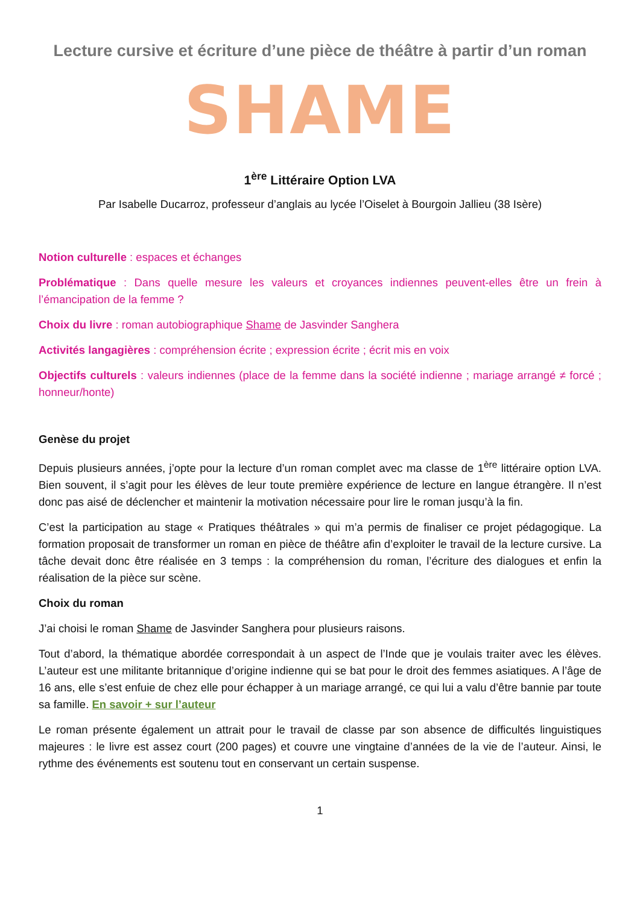Lecture cursive et écriture d’une pièce de théâtre à partir d’un roman
SHAME
1<sup>ère</sup> Littéraire Option LVA
Par Isabelle Ducarroz, professeur d’anglais au lycée l’Oiselet à Bourgoin Jallieu (38 Isère)
Notion culturelle : espaces et échanges
Problématique : Dans quelle mesure les valeurs et croyances indiennes peuvent-elles être un frein à l’émancipation de la femme ?
Choix du livre : roman autobiographique Shame de Jasvinder Sanghera
Activités langagières : compréhension écrite ; expression écrite ; écrit mis en voix
Objectifs culturels : valeurs indiennes (place de la femme dans la société indienne ; mariage arrangé ≠ forcé ; honneur/honte)
Genèse du projet
Depuis plusieurs années, j’opte pour la lecture d’un roman complet avec ma classe de 1<sup>ère</sup> littéraire option LVA. Bien souvent, il s’agit pour les élèves de leur toute première expérience de lecture en langue étrangère. Il n’est donc pas aisé de déclencher et maintenir la motivation nécessaire pour lire le roman jusqu’à la fin.
C’est la participation au stage « Pratiques théâtrales » qui m’a permis de finaliser ce projet pédagogique. La formation proposait de transformer un roman en pièce de théâtre afin d’exploiter le travail de la lecture cursive. La tâche devait donc être réalisée en 3 temps : la compréhension du roman, l’écriture des dialogues et enfin la réalisation de la pièce sur scène.
Choix du roman
J’ai choisi le roman Shame de Jasvinder Sanghera pour plusieurs raisons.
Tout d’abord, la thématique abordée correspondait à un aspect de l’Inde que je voulais traiter avec les élèves. L’auteur est une militante britannique d’origine indienne qui se bat pour le droit des femmes asiatiques. A l’âge de 16 ans, elle s’est enfuie de chez elle pour échapper à un mariage arrangé, ce qui lui a valu d’être bannie par toute sa famille. En savoir + sur l’auteur
Le roman présente également un attrait pour le travail de classe par son absence de difficultés linguistiques majeures : le livre est assez court (200 pages) et couvre une vingtaine d’années de la vie de l’auteur. Ainsi, le rythme des événements est soutenu tout en conservant un certain suspense.
1